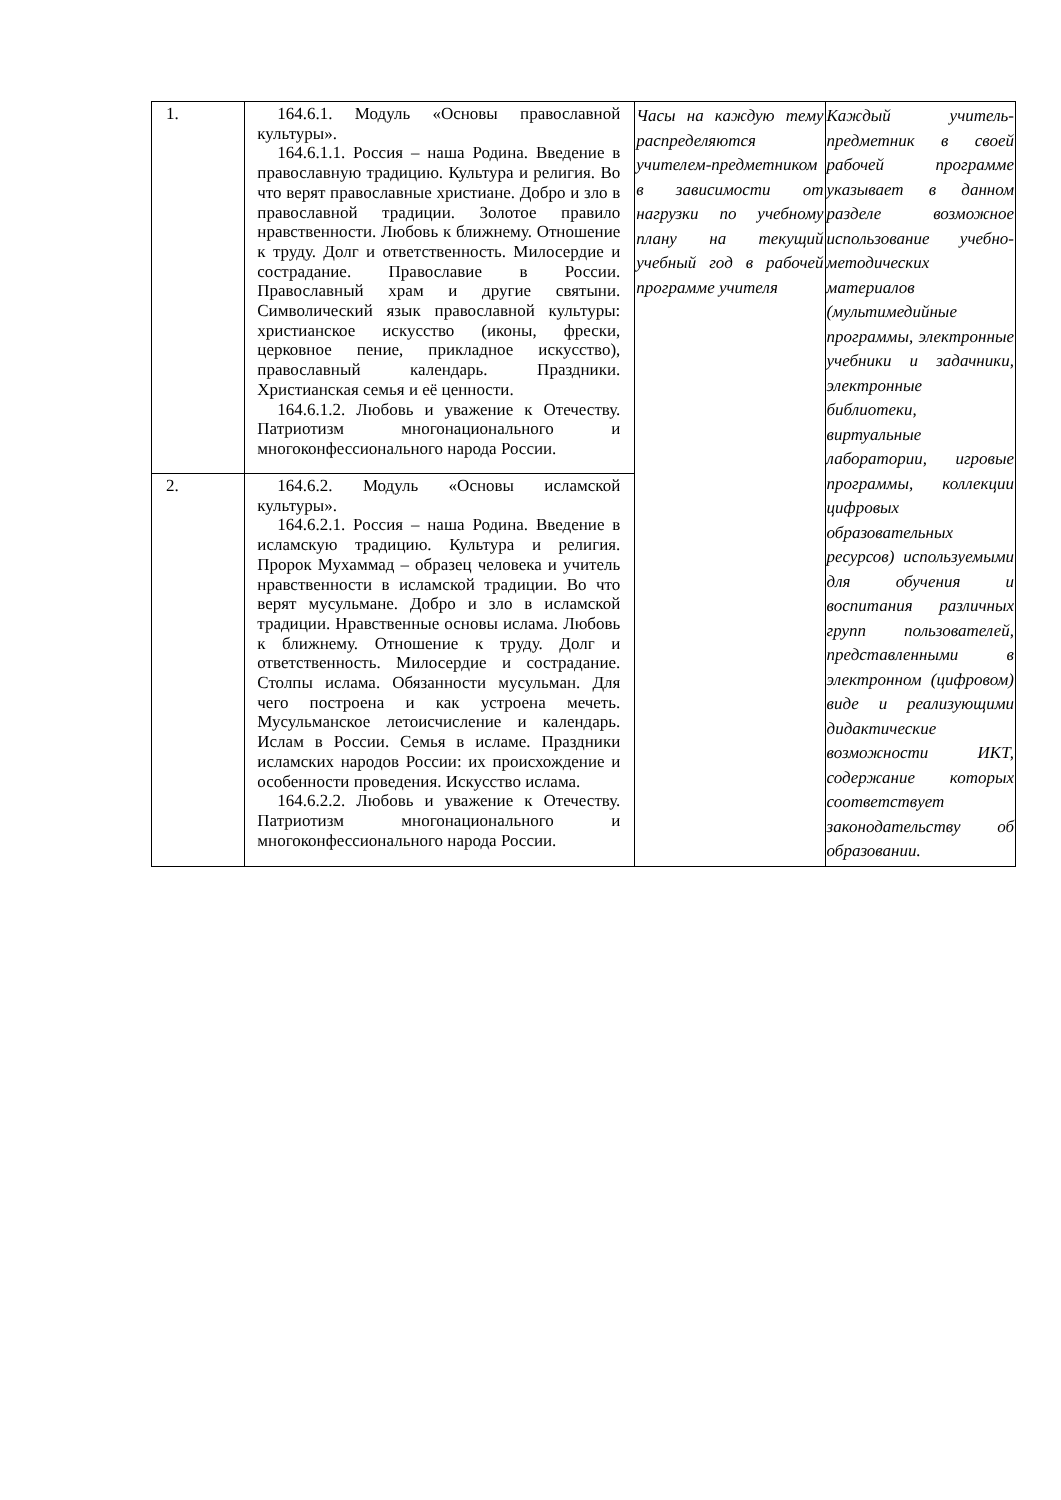| 1. | 164.6.1. Модуль «Основы православной культуры». 164.6.1.1. Россия – наша Родина. Введение в православную традицию. Культура и религия. Во что верят православные христиане. Добро и зло в православной традиции. Золотое правило нравственности. Любовь к ближнему. Отношение к труду. Долг и ответственность. Милосердие и сострадание. Православие в России. Православный храм и другие святыни. Символический язык православной культуры: христианское искусство (иконы, фрески, церковное пение, прикладное искусство), православный календарь. Праздники. Христианская семья и её ценности. 164.6.1.2. Любовь и уважение к Отечеству. Патриотизм многонационального и многоконфессионального народа России. | Часы на каждую тему распределяются учителем-предметником в зависимости от нагрузки по учебному плану на текущий учебный год в рабочей программе учителя | Каждый учитель-предметник в своей рабочей программе указывает в данном разделе возможное использование учебно-методических материалов (мультимедийные программы, электронные учебники и задачники, электронные библиотеки, виртуальные лаборатории, игровые программы, коллекции цифровых образовательных ресурсов) используемыми для обучения и воспитания различных групп пользователей, представленными в электронном (цифровом) виде и реализующими дидактические возможности ИКТ, содержание которых соответствует законодательству об образовании. |
| 2. | 164.6.2. Модуль «Основы исламской культуры». 164.6.2.1. Россия – наша Родина. Введение в исламскую традицию. Культура и религия. Пророк Мухаммад – образец человека и учитель нравственности в исламской традиции. Во что верят мусульмане. Добро и зло в исламской традиции. Нравственные основы ислама. Любовь к ближнему. Отношение к труду. Долг и ответственность. Милосердие и сострадание. Столпы ислама. Обязанности мусульман. Для чего построена и как устроена мечеть. Мусульманское летоисчисление и календарь. Ислам в России. Семья в исламе. Праздники исламских народов России: их происхождение и особенности проведения. Искусство ислама. 164.6.2.2. Любовь и уважение к Отечеству. Патриотизм многонационального и многоконфессионального народа России. | | |